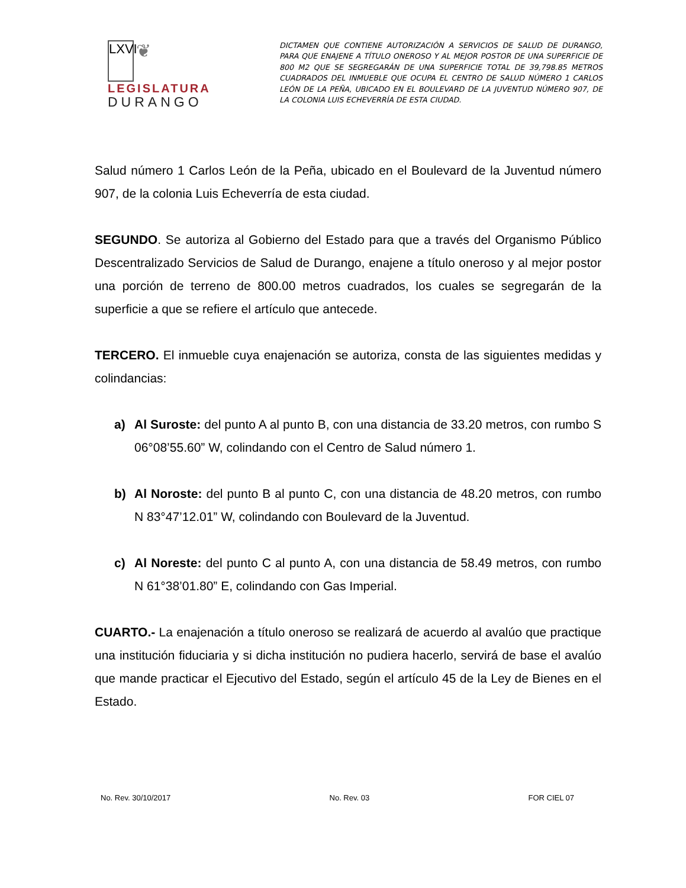LXVI ❦
LEGISLATURA
DURANGO
DICTAMEN QUE CONTIENE AUTORIZACIÓN A SERVICIOS DE SALUD DE DURANGO, PARA QUE ENAJENE A TÍTULO ONEROSO Y AL MEJOR POSTOR DE UNA SUPERFICIE DE 800 M2 QUE SE SEGREGARÁN DE UNA SUPERFICIE TOTAL DE 39,798.85 METROS CUADRADOS DEL INMUEBLE QUE OCUPA EL CENTRO DE SALUD NÚMERO 1 CARLOS LEÓN DE LA PEÑA, UBICADO EN EL BOULEVARD DE LA JUVENTUD NÚMERO 907, DE LA COLONIA LUIS ECHEVERRÍA DE ESTA CIUDAD.
Salud número 1 Carlos León de la Peña, ubicado en el Boulevard de la Juventud número 907, de la colonia Luis Echeverría de esta ciudad.
SEGUNDO. Se autoriza al Gobierno del Estado para que a través del Organismo Público Descentralizado Servicios de Salud de Durango, enajene a título oneroso y al mejor postor una porción de terreno de 800.00 metros cuadrados, los cuales se segregarán de la superficie a que se refiere el artículo que antecede.
TERCERO. El inmueble cuya enajenación se autoriza, consta de las siguientes medidas y colindancias:
a) Al Suroste: del punto A al punto B, con una distancia de 33.20 metros, con rumbo S 06°08’55.60” W, colindando con el Centro de Salud número 1.
b) Al Noroste: del punto B al punto C, con una distancia de 48.20 metros, con rumbo N 83°47’12.01” W, colindando con Boulevard de la Juventud.
c) Al Noreste: del punto C al punto A, con una distancia de 58.49 metros, con rumbo N 61°38’01.80” E, colindando con Gas Imperial.
CUARTO.- La enajenación a título oneroso se realizará de acuerdo al avalúo que practique una institución fiduciaria y si dicha institución no pudiera hacerlo, servirá de base el avalúo que mande practicar el Ejecutivo del Estado, según el artículo 45 de la Ley de Bienes en el Estado.
No. Rev. 30/10/2017 No. Rev. 03 FOR CIEL 07